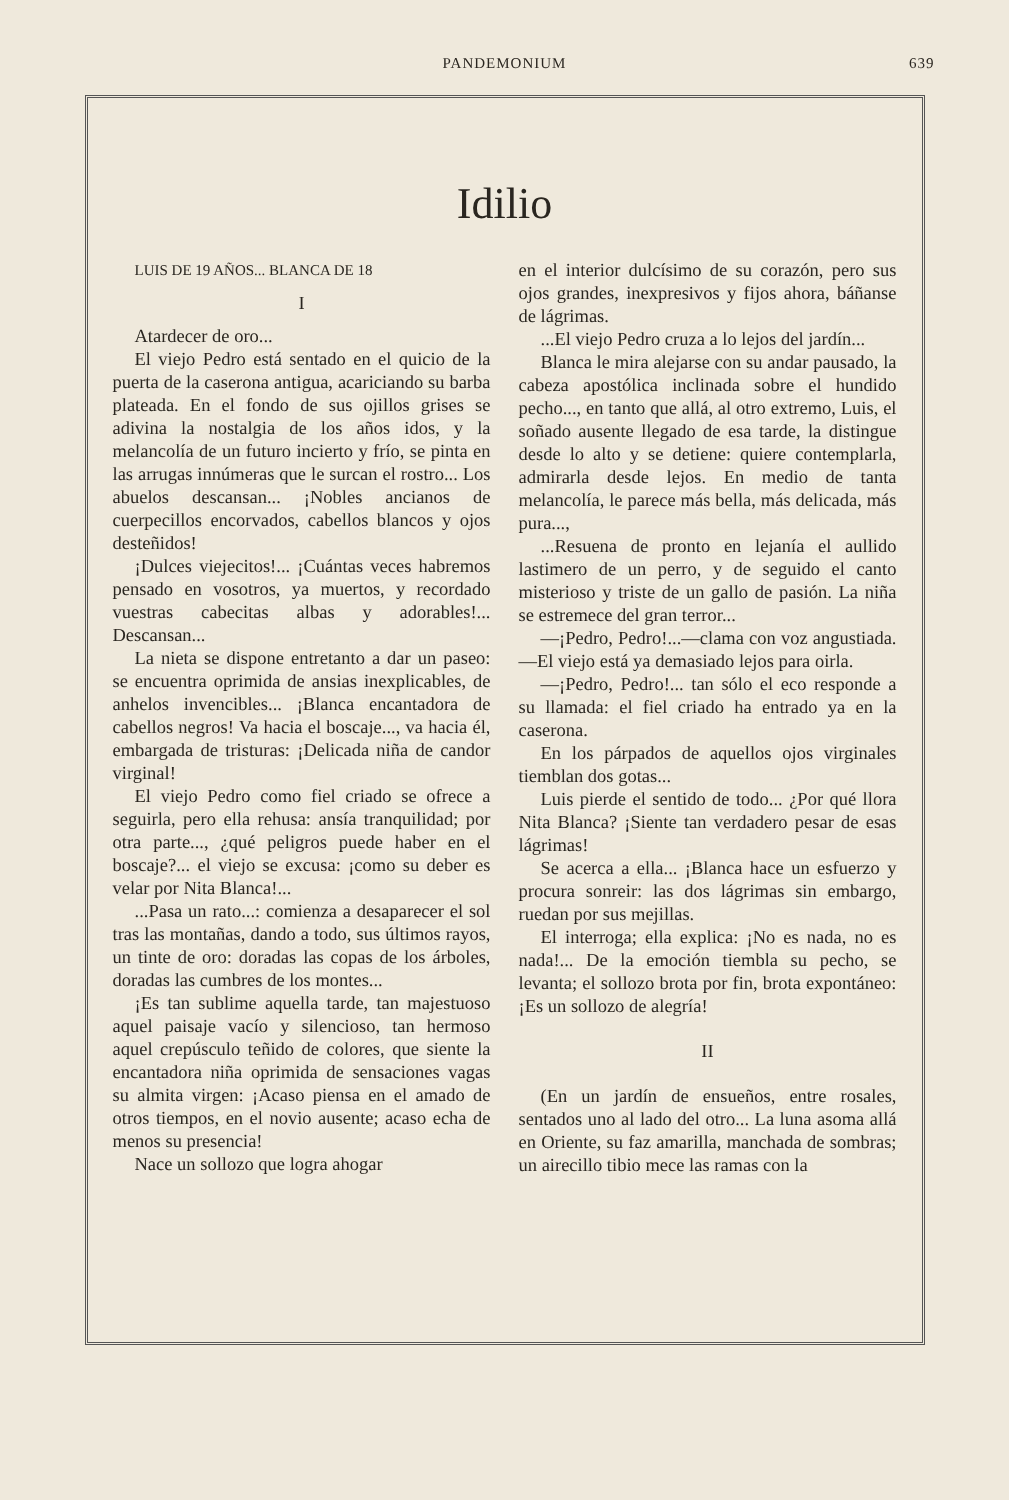PANDEMONIUM
639
Idilio
LUIS DE 19 AÑOS... BLANCA DE 18
I
Atardecer de oro...
El viejo Pedro está sentado en el quicio de la puerta de la caserona antigua, acariciando su barba plateada. En el fondo de sus ojillos grises se adivina la nostalgia de los años idos, y la melancolía de un futuro incierto y frío, se pinta en las arrugas innúmeras que le surcan el rostro... Los abuelos descansan... ¡Nobles ancianos de cuerpecillos encorvados, cabellos blancos y ojos desteñidos!
¡Dulces viejecitos!... ¡Cuántas veces habremos pensado en vosotros, ya muertos, y recordado vuestras cabecitas albas y adorables!... Descansan...
La nieta se dispone entretanto a dar un paseo: se encuentra oprimida de ansias inexplicables, de anhelos invencibles... ¡Blanca encantadora de cabellos negros! Va hacia el boscaje..., va hacia él, embargada de tristuras: ¡Delicada niña de candor virginal!
El viejo Pedro como fiel criado se ofrece a seguirla, pero ella rehusa: ansía tranquilidad; por otra parte..., ¿qué peligros puede haber en el boscaje?... el viejo se excusa: ¡como su deber es velar por Nita Blanca!...
...Pasa un rato...: comienza a desaparecer el sol tras las montañas, dando a todo, sus últimos rayos, un tinte de oro: doradas las copas de los árboles, doradas las cumbres de los montes...
¡Es tan sublime aquella tarde, tan majestuoso aquel paisaje vacío y silencioso, tan hermoso aquel crepúsculo teñido de colores, que siente la encantadora niña oprimida de sensaciones vagas su almita virgen: ¡Acaso piensa en el amado de otros tiempos, en el novio ausente; acaso echa de menos su presencia!
Nace un sollozo que logra ahogar
en el interior dulcísimo de su corazón, pero sus ojos grandes, inexpresivos y fijos ahora, báñanse de lágrimas.
...El viejo Pedro cruza a lo lejos del jardín...
Blanca le mira alejarse con su andar pausado, la cabeza apostólica inclinada sobre el hundido pecho..., en tanto que allá, al otro extremo, Luis, el soñado ausente llegado de esa tarde, la distingue desde lo alto y se detiene: quiere contemplarla, admirarla desde lejos. En medio de tanta melancolía, le parece más bella, más delicada, más pura...,
...Resuena de pronto en lejanía el aullido lastimero de un perro, y de seguido el canto misterioso y triste de un gallo de pasión. La niña se estremece del gran terror...
—¡Pedro, Pedro!...—clama con voz angustiada.—El viejo está ya demasiado lejos para oirla.
—¡Pedro, Pedro!... tan sólo el eco responde a su llamada: el fiel criado ha entrado ya en la caserona.
En los párpados de aquellos ojos virginales tiemblan dos gotas...
Luis pierde el sentido de todo... ¿Por qué llora Nita Blanca? ¡Siente tan verdadero pesar de esas lágrimas!
Se acerca a ella... ¡Blanca hace un esfuerzo y procura sonreir: las dos lágrimas sin embargo, ruedan por sus mejillas.
El interroga; ella explica: ¡No es nada, no es nada!... De la emoción tiembla su pecho, se levanta; el sollozo brota por fin, brota expontáneo: ¡Es un sollozo de alegría!
II
(En un jardín de ensueños, entre rosales, sentados uno al lado del otro... La luna asoma allá en Oriente, su faz amarilla, manchada de sombras; un airecillo tibio mece las ramas con la